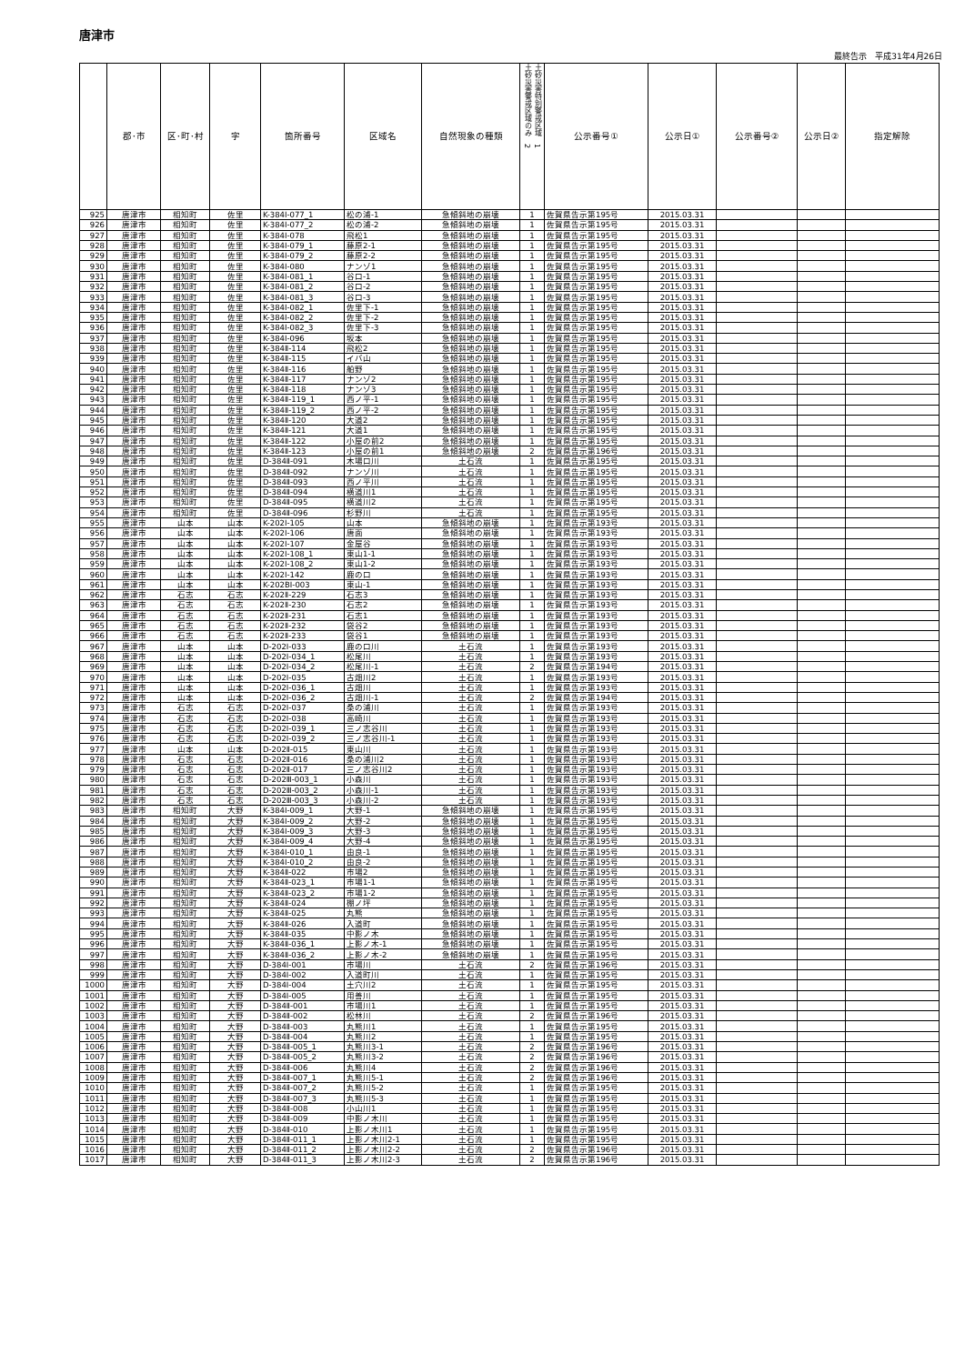唐津市
最終告示　平成31年4月26日
| | 郡･市 | 区･町･村 | 字 | 箇所番号 | 区域名 | 自然現象の種類 | 土砂災害特別警戒区域 1 土砂災害警戒区域のみ 2 | 公示番号① | 公示日① | 公示番号② | 公示日② | 指定解除 |
| --- | --- | --- | --- | --- | --- | --- | --- | --- | --- | --- | --- | --- |
| 925 | 唐津市 | 相知町 | 佐里 | K-384Ⅰ-077_1 | 松の浦-1 | 急傾斜地の崩壊 | 1 | 佐賀県告示第195号 | 2015.03.31 | | | |
| 926 | 唐津市 | 相知町 | 佐里 | K-384Ⅰ-077_2 | 松の浦-2 | 急傾斜地の崩壊 | 1 | 佐賀県告示第195号 | 2015.03.31 | | | |
| 927 | 唐津市 | 相知町 | 佐里 | K-384Ⅰ-078 | 飛松1 | 急傾斜地の崩壊 | 1 | 佐賀県告示第195号 | 2015.03.31 | | | |
| 928 | 唐津市 | 相知町 | 佐里 | K-384Ⅰ-079_1 | 藤原2-1 | 急傾斜地の崩壊 | 1 | 佐賀県告示第195号 | 2015.03.31 | | | |
| 929 | 唐津市 | 相知町 | 佐里 | K-384Ⅰ-079_2 | 藤原2-2 | 急傾斜地の崩壊 | 1 | 佐賀県告示第195号 | 2015.03.31 | | | |
| 930 | 唐津市 | 相知町 | 佐里 | K-384Ⅰ-080 | ナンゾ1 | 急傾斜地の崩壊 | 1 | 佐賀県告示第195号 | 2015.03.31 | | | |
| 931 | 唐津市 | 相知町 | 佐里 | K-384Ⅰ-081_1 | 谷口-1 | 急傾斜地の崩壊 | 1 | 佐賀県告示第195号 | 2015.03.31 | | | |
| 932 | 唐津市 | 相知町 | 佐里 | K-384Ⅰ-081_2 | 谷口-2 | 急傾斜地の崩壊 | 1 | 佐賀県告示第195号 | 2015.03.31 | | | |
| 933 | 唐津市 | 相知町 | 佐里 | K-384Ⅰ-081_3 | 谷口-3 | 急傾斜地の崩壊 | 1 | 佐賀県告示第195号 | 2015.03.31 | | | |
| 934 | 唐津市 | 相知町 | 佐里 | K-384Ⅰ-082_1 | 佐里下-1 | 急傾斜地の崩壊 | 1 | 佐賀県告示第195号 | 2015.03.31 | | | |
| 935 | 唐津市 | 相知町 | 佐里 | K-384Ⅰ-082_2 | 佐里下-2 | 急傾斜地の崩壊 | 1 | 佐賀県告示第195号 | 2015.03.31 | | | |
| 936 | 唐津市 | 相知町 | 佐里 | K-384Ⅰ-082_3 | 佐里下-3 | 急傾斜地の崩壊 | 1 | 佐賀県告示第195号 | 2015.03.31 | | | |
| 937 | 唐津市 | 相知町 | 佐里 | K-384Ⅰ-096 | 坂本 | 急傾斜地の崩壊 | 1 | 佐賀県告示第195号 | 2015.03.31 | | | |
| 938 | 唐津市 | 相知町 | 佐里 | K-384Ⅱ-114 | 飛松2 | 急傾斜地の崩壊 | 1 | 佐賀県告示第195号 | 2015.03.31 | | | |
| 939 | 唐津市 | 相知町 | 佐里 | K-384Ⅱ-115 | イバ山 | 急傾斜地の崩壊 | 1 | 佐賀県告示第195号 | 2015.03.31 | | | |
| 940 | 唐津市 | 相知町 | 佐里 | K-384Ⅱ-116 | 船野 | 急傾斜地の崩壊 | 1 | 佐賀県告示第195号 | 2015.03.31 | | | |
| 941 | 唐津市 | 相知町 | 佐里 | K-384Ⅱ-117 | ナンゾ2 | 急傾斜地の崩壊 | 1 | 佐賀県告示第195号 | 2015.03.31 | | | |
| 942 | 唐津市 | 相知町 | 佐里 | K-384Ⅱ-118 | ナンゾ3 | 急傾斜地の崩壊 | 1 | 佐賀県告示第195号 | 2015.03.31 | | | |
| 943 | 唐津市 | 相知町 | 佐里 | K-384Ⅱ-119_1 | 西ノ平-1 | 急傾斜地の崩壊 | 1 | 佐賀県告示第195号 | 2015.03.31 | | | |
| 944 | 唐津市 | 相知町 | 佐里 | K-384Ⅱ-119_2 | 西ノ平-2 | 急傾斜地の崩壊 | 1 | 佐賀県告示第195号 | 2015.03.31 | | | |
| 945 | 唐津市 | 相知町 | 佐里 | K-384Ⅱ-120 | 大道2 | 急傾斜地の崩壊 | 1 | 佐賀県告示第195号 | 2015.03.31 | | | |
| 946 | 唐津市 | 相知町 | 佐里 | K-384Ⅱ-121 | 大道1 | 急傾斜地の崩壊 | 1 | 佐賀県告示第195号 | 2015.03.31 | | | |
| 947 | 唐津市 | 相知町 | 佐里 | K-384Ⅱ-122 | 小屋の前2 | 急傾斜地の崩壊 | 1 | 佐賀県告示第195号 | 2015.03.31 | | | |
| 948 | 唐津市 | 相知町 | 佐里 | K-384Ⅱ-123 | 小屋の前1 | 急傾斜地の崩壊 | 2 | 佐賀県告示第196号 | 2015.03.31 | | | |
| 949 | 唐津市 | 相知町 | 佐里 | D-384Ⅱ-091 | 木場口川 | 土石流 | 1 | 佐賀県告示第195号 | 2015.03.31 | | | |
| 950 | 唐津市 | 相知町 | 佐里 | D-384Ⅱ-092 | ナンゾ川 | 土石流 | 1 | 佐賀県告示第195号 | 2015.03.31 | | | |
| 951 | 唐津市 | 相知町 | 佐里 | D-384Ⅱ-093 | 西ノ平川 | 土石流 | 1 | 佐賀県告示第195号 | 2015.03.31 | | | |
| 952 | 唐津市 | 相知町 | 佐里 | D-384Ⅱ-094 | 横道川1 | 土石流 | 1 | 佐賀県告示第195号 | 2015.03.31 | | | |
| 953 | 唐津市 | 相知町 | 佐里 | D-384Ⅱ-095 | 横道川2 | 土石流 | 1 | 佐賀県告示第195号 | 2015.03.31 | | | |
| 954 | 唐津市 | 相知町 | 佐里 | D-384Ⅱ-096 | 杉野川 | 土石流 | 1 | 佐賀県告示第195号 | 2015.03.31 | | | |
| 955 | 唐津市 | 山本 | 山本 | K-202Ⅰ-105 | 山本 | 急傾斜地の崩壊 | 1 | 佐賀県告示第193号 | 2015.03.31 | | | |
| 956 | 唐津市 | 山本 | 山本 | K-202Ⅰ-106 | 唐面 | 急傾斜地の崩壊 | 1 | 佐賀県告示第193号 | 2015.03.31 | | | |
| 957 | 唐津市 | 山本 | 山本 | K-202Ⅰ-107 | 金屋谷 | 急傾斜地の崩壊 | 1 | 佐賀県告示第193号 | 2015.03.31 | | | |
| 958 | 唐津市 | 山本 | 山本 | K-202Ⅰ-108_1 | 東山1-1 | 急傾斜地の崩壊 | 1 | 佐賀県告示第193号 | 2015.03.31 | | | |
| 959 | 唐津市 | 山本 | 山本 | K-202Ⅰ-108_2 | 東山1-2 | 急傾斜地の崩壊 | 1 | 佐賀県告示第193号 | 2015.03.31 | | | |
| 960 | 唐津市 | 山本 | 山本 | K-202Ⅰ-142 | 鹿の口 | 急傾斜地の崩壊 | 1 | 佐賀県告示第193号 | 2015.03.31 | | | |
| 961 | 唐津市 | 山本 | 山本 | K-202BⅠ-003 | 東山-1 | 急傾斜地の崩壊 | 1 | 佐賀県告示第193号 | 2015.03.31 | | | |
| 962 | 唐津市 | 石志 | 石志 | K-202Ⅱ-229 | 石志3 | 急傾斜地の崩壊 | 1 | 佐賀県告示第193号 | 2015.03.31 | | | |
| 963 | 唐津市 | 石志 | 石志 | K-202Ⅱ-230 | 石志2 | 急傾斜地の崩壊 | 1 | 佐賀県告示第193号 | 2015.03.31 | | | |
| 964 | 唐津市 | 石志 | 石志 | K-202Ⅱ-231 | 石志1 | 急傾斜地の崩壊 | 1 | 佐賀県告示第193号 | 2015.03.31 | | | |
| 965 | 唐津市 | 石志 | 石志 | K-202Ⅱ-232 | 袋谷2 | 急傾斜地の崩壊 | 1 | 佐賀県告示第193号 | 2015.03.31 | | | |
| 966 | 唐津市 | 石志 | 石志 | K-202Ⅱ-233 | 袋谷1 | 急傾斜地の崩壊 | 1 | 佐賀県告示第193号 | 2015.03.31 | | | |
| 967 | 唐津市 | 山本 | 山本 | D-202Ⅰ-033 | 鹿の口川 | 土石流 | 1 | 佐賀県告示第193号 | 2015.03.31 | | | |
| 968 | 唐津市 | 山本 | 山本 | D-202Ⅰ-034_1 | 松尾川 | 土石流 | 1 | 佐賀県告示第193号 | 2015.03.31 | | | |
| 969 | 唐津市 | 山本 | 山本 | D-202Ⅰ-034_2 | 松尾川-1 | 土石流 | 2 | 佐賀県告示第194号 | 2015.03.31 | | | |
| 970 | 唐津市 | 山本 | 山本 | D-202Ⅰ-035 | 古畑川2 | 土石流 | 1 | 佐賀県告示第193号 | 2015.03.31 | | | |
| 971 | 唐津市 | 山本 | 山本 | D-202Ⅰ-036_1 | 古畑川 | 土石流 | 1 | 佐賀県告示第193号 | 2015.03.31 | | | |
| 972 | 唐津市 | 山本 | 山本 | D-202Ⅰ-036_2 | 古畑川-1 | 土石流 | 2 | 佐賀県告示第194号 | 2015.03.31 | | | |
| 973 | 唐津市 | 石志 | 石志 | D-202Ⅰ-037 | 桑の浦川 | 土石流 | 1 | 佐賀県告示第193号 | 2015.03.31 | | | |
| 974 | 唐津市 | 石志 | 石志 | D-202Ⅰ-038 | 高崎川 | 土石流 | 1 | 佐賀県告示第193号 | 2015.03.31 | | | |
| 975 | 唐津市 | 石志 | 石志 | D-202Ⅰ-039_1 | 三ノ志谷川 | 土石流 | 1 | 佐賀県告示第193号 | 2015.03.31 | | | |
| 976 | 唐津市 | 石志 | 石志 | D-202Ⅰ-039_2 | 三ノ志谷川-1 | 土石流 | 1 | 佐賀県告示第193号 | 2015.03.31 | | | |
| 977 | 唐津市 | 山本 | 山本 | D-202Ⅱ-015 | 東山川 | 土石流 | 1 | 佐賀県告示第193号 | 2015.03.31 | | | |
| 978 | 唐津市 | 石志 | 石志 | D-202Ⅱ-016 | 桑の浦川2 | 土石流 | 1 | 佐賀県告示第193号 | 2015.03.31 | | | |
| 979 | 唐津市 | 石志 | 石志 | D-202Ⅱ-017 | 三ノ志谷川2 | 土石流 | 1 | 佐賀県告示第193号 | 2015.03.31 | | | |
| 980 | 唐津市 | 石志 | 石志 | D-202Ⅲ-003_1 | 小森川 | 土石流 | 1 | 佐賀県告示第193号 | 2015.03.31 | | | |
| 981 | 唐津市 | 石志 | 石志 | D-202Ⅲ-003_2 | 小森川-1 | 土石流 | 1 | 佐賀県告示第193号 | 2015.03.31 | | | |
| 982 | 唐津市 | 石志 | 石志 | D-202Ⅲ-003_3 | 小森川-2 | 土石流 | 1 | 佐賀県告示第193号 | 2015.03.31 | | | |
| 983 | 唐津市 | 相知町 | 大野 | K-384Ⅰ-009_1 | 大野-1 | 急傾斜地の崩壊 | 1 | 佐賀県告示第195号 | 2015.03.31 | | | |
| 984 | 唐津市 | 相知町 | 大野 | K-384Ⅰ-009_2 | 大野-2 | 急傾斜地の崩壊 | 1 | 佐賀県告示第195号 | 2015.03.31 | | | |
| 985 | 唐津市 | 相知町 | 大野 | K-384Ⅰ-009_3 | 大野-3 | 急傾斜地の崩壊 | 1 | 佐賀県告示第195号 | 2015.03.31 | | | |
| 986 | 唐津市 | 相知町 | 大野 | K-384Ⅰ-009_4 | 大野-4 | 急傾斜地の崩壊 | 1 | 佐賀県告示第195号 | 2015.03.31 | | | |
| 987 | 唐津市 | 相知町 | 大野 | K-384Ⅰ-010_1 | 由良-1 | 急傾斜地の崩壊 | 1 | 佐賀県告示第195号 | 2015.03.31 | | | |
| 988 | 唐津市 | 相知町 | 大野 | K-384Ⅰ-010_2 | 由良-2 | 急傾斜地の崩壊 | 1 | 佐賀県告示第195号 | 2015.03.31 | | | |
| 989 | 唐津市 | 相知町 | 大野 | K-384Ⅱ-022 | 市場2 | 急傾斜地の崩壊 | 1 | 佐賀県告示第195号 | 2015.03.31 | | | |
| 990 | 唐津市 | 相知町 | 大野 | K-384Ⅱ-023_1 | 市場1-1 | 急傾斜地の崩壊 | 1 | 佐賀県告示第195号 | 2015.03.31 | | | |
| 991 | 唐津市 | 相知町 | 大野 | K-384Ⅱ-023_2 | 市場1-2 | 急傾斜地の崩壊 | 1 | 佐賀県告示第195号 | 2015.03.31 | | | |
| 992 | 唐津市 | 相知町 | 大野 | K-384Ⅱ-024 | 棚ノ坪 | 急傾斜地の崩壊 | 1 | 佐賀県告示第195号 | 2015.03.31 | | | |
| 993 | 唐津市 | 相知町 | 大野 | K-384Ⅱ-025 | 丸熊 | 急傾斜地の崩壊 | 1 | 佐賀県告示第195号 | 2015.03.31 | | | |
| 994 | 唐津市 | 相知町 | 大野 | K-384Ⅱ-026 | 入道町 | 急傾斜地の崩壊 | 1 | 佐賀県告示第195号 | 2015.03.31 | | | |
| 995 | 唐津市 | 相知町 | 大野 | K-384Ⅱ-035 | 中影ノ木 | 急傾斜地の崩壊 | 1 | 佐賀県告示第195号 | 2015.03.31 | | | |
| 996 | 唐津市 | 相知町 | 大野 | K-384Ⅱ-036_1 | 上影ノ木-1 | 急傾斜地の崩壊 | 1 | 佐賀県告示第195号 | 2015.03.31 | | | |
| 997 | 唐津市 | 相知町 | 大野 | K-384Ⅱ-036_2 | 上影ノ木-2 | 急傾斜地の崩壊 | 1 | 佐賀県告示第195号 | 2015.03.31 | | | |
| 998 | 唐津市 | 相知町 | 大野 | D-384Ⅰ-001 | 市場川 | 土石流 | 2 | 佐賀県告示第196号 | 2015.03.31 | | | |
| 999 | 唐津市 | 相知町 | 大野 | D-384Ⅰ-002 | 入道町川 | 土石流 | 1 | 佐賀県告示第195号 | 2015.03.31 | | | |
| 1000 | 唐津市 | 相知町 | 大野 | D-384Ⅰ-004 | 土穴川2 | 土石流 | 1 | 佐賀県告示第195号 | 2015.03.31 | | | |
| 1001 | 唐津市 | 相知町 | 大野 | D-384Ⅰ-005 | 用善川 | 土石流 | 1 | 佐賀県告示第195号 | 2015.03.31 | | | |
| 1002 | 唐津市 | 相知町 | 大野 | D-384Ⅱ-001 | 市場川1 | 土石流 | 1 | 佐賀県告示第195号 | 2015.03.31 | | | |
| 1003 | 唐津市 | 相知町 | 大野 | D-384Ⅱ-002 | 松林川 | 土石流 | 2 | 佐賀県告示第196号 | 2015.03.31 | | | |
| 1004 | 唐津市 | 相知町 | 大野 | D-384Ⅱ-003 | 丸熊川1 | 土石流 | 1 | 佐賀県告示第195号 | 2015.03.31 | | | |
| 1005 | 唐津市 | 相知町 | 大野 | D-384Ⅱ-004 | 丸熊川2 | 土石流 | 1 | 佐賀県告示第195号 | 2015.03.31 | | | |
| 1006 | 唐津市 | 相知町 | 大野 | D-384Ⅱ-005_1 | 丸熊川3-1 | 土石流 | 2 | 佐賀県告示第196号 | 2015.03.31 | | | |
| 1007 | 唐津市 | 相知町 | 大野 | D-384Ⅱ-005_2 | 丸熊川3-2 | 土石流 | 2 | 佐賀県告示第196号 | 2015.03.31 | | | |
| 1008 | 唐津市 | 相知町 | 大野 | D-384Ⅱ-006 | 丸熊川4 | 土石流 | 2 | 佐賀県告示第196号 | 2015.03.31 | | | |
| 1009 | 唐津市 | 相知町 | 大野 | D-384Ⅱ-007_1 | 丸熊川5-1 | 土石流 | 2 | 佐賀県告示第196号 | 2015.03.31 | | | |
| 1010 | 唐津市 | 相知町 | 大野 | D-384Ⅱ-007_2 | 丸熊川5-2 | 土石流 | 1 | 佐賀県告示第195号 | 2015.03.31 | | | |
| 1011 | 唐津市 | 相知町 | 大野 | D-384Ⅱ-007_3 | 丸熊川5-3 | 土石流 | 1 | 佐賀県告示第195号 | 2015.03.31 | | | |
| 1012 | 唐津市 | 相知町 | 大野 | D-384Ⅱ-008 | 小山川1 | 土石流 | 1 | 佐賀県告示第195号 | 2015.03.31 | | | |
| 1013 | 唐津市 | 相知町 | 大野 | D-384Ⅱ-009 | 中影ノ木川 | 土石流 | 1 | 佐賀県告示第195号 | 2015.03.31 | | | |
| 1014 | 唐津市 | 相知町 | 大野 | D-384Ⅱ-010 | 上影ノ木川1 | 土石流 | 1 | 佐賀県告示第195号 | 2015.03.31 | | | |
| 1015 | 唐津市 | 相知町 | 大野 | D-384Ⅱ-011_1 | 上影ノ木川2-1 | 土石流 | 1 | 佐賀県告示第195号 | 2015.03.31 | | | |
| 1016 | 唐津市 | 相知町 | 大野 | D-384Ⅱ-011_2 | 上影ノ木川2-2 | 土石流 | 2 | 佐賀県告示第196号 | 2015.03.31 | | | |
| 1017 | 唐津市 | 相知町 | 大野 | D-384Ⅱ-011_3 | 上影ノ木川2-3 | 土石流 | 2 | 佐賀県告示第196号 | 2015.03.31 | | | |